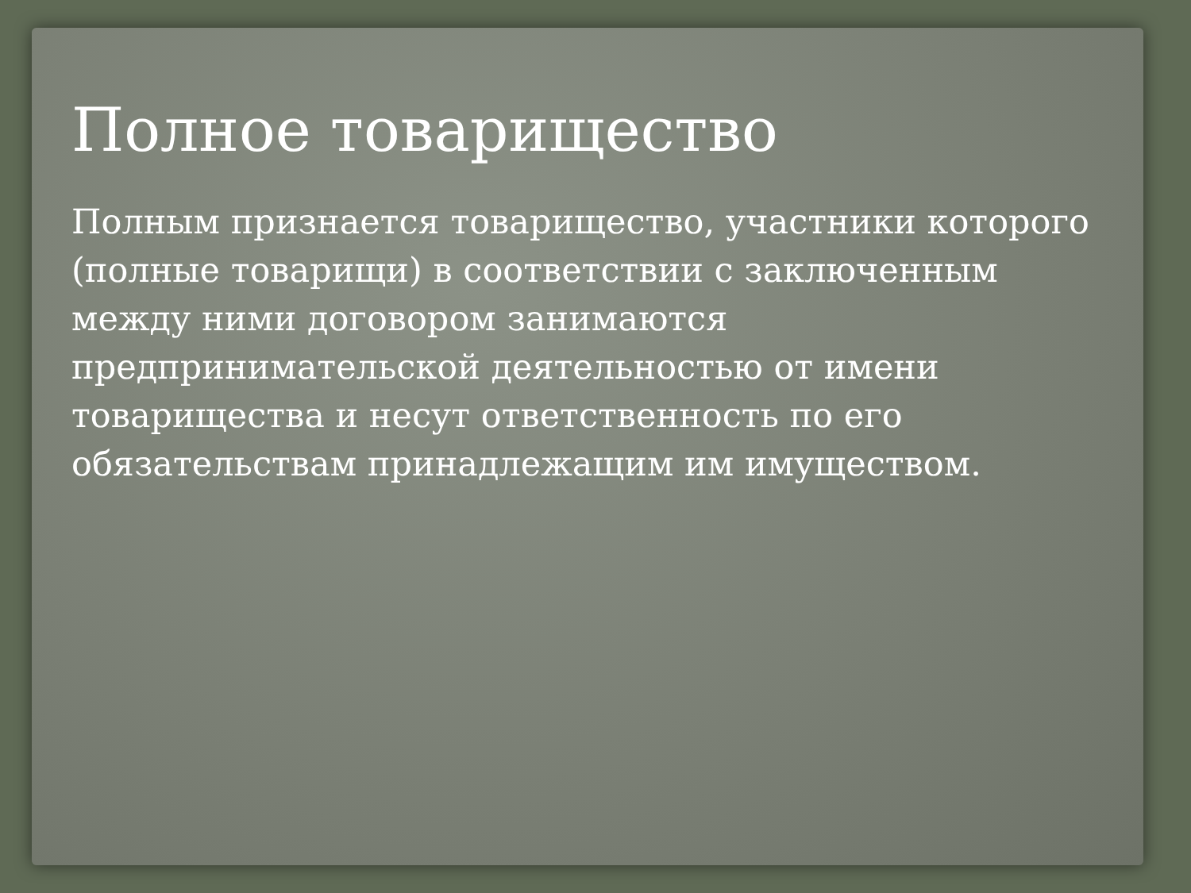Полное товарищество
Полным признается товарищество, участники которого (полные товарищи) в соответствии с заключенным между ними договором занимаются предпринимательской деятельностью от имени товарищества и несут ответственность по его обязательствам принадлежащим им имуществом.